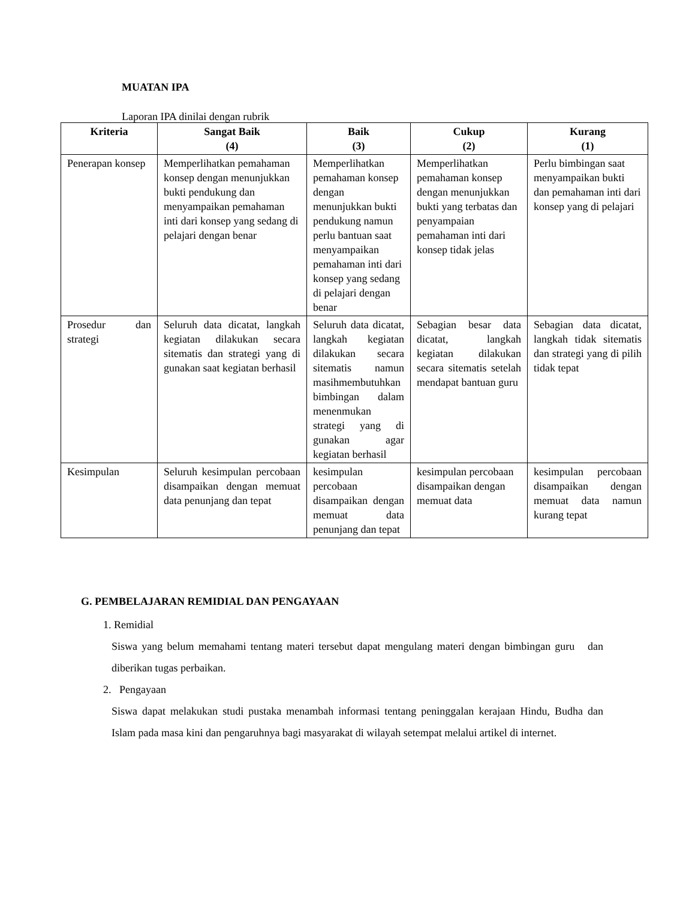MUATAN IPA
Laporan IPA dinilai dengan rubrik
| Kriteria | Sangat Baik (4) | Baik (3) | Cukup (2) | Kurang (1) |
| --- | --- | --- | --- | --- |
| Penerapan konsep | Memperlihatkan pemahaman konsep dengan menunjukkan bukti pendukung dan menyampaikan pemahaman inti dari konsep yang sedang di pelajari dengan benar | Memperlihatkan pemahaman konsep dengan menunjukkan bukti pendukung namun perlu bantuan saat menyampaikan pemahaman inti dari konsep yang sedang di pelajari dengan benar | Memperlihatkan pemahaman konsep dengan menunjukkan bukti yang terbatas dan penyampaian pemahaman inti dari konsep tidak jelas | Perlu bimbingan saat menyampaikan bukti dan pemahaman inti dari konsep yang di pelajari |
| Prosedur dan strategi | Seluruh data dicatat, langkah kegiatan dilakukan secara sitematis dan strategi yang di gunakan saat kegiatan berhasil | Seluruh data dicatat, langkah kegiatan dilakukan secara sitematis namun masihmembutuhkan bimbingan dalam menenmukan strategi yang di gunakan agar kegiatan berhasil | Sebagian besar data dicatat, langkah kegiatan dilakukan secara sitematis setelah mendapat bantuan guru | Sebagian data dicatat, langkah tidak sitematis dan strategi yang di pilih tidak tepat |
| Kesimpulan | Seluruh kesimpulan percobaan disampaikan dengan memuat data penunjang dan tepat | kesimpulan percobaan disampaikan dengan memuat data penunjang dan tepat | kesimpulan percobaan disampaikan dengan memuat data | kesimpulan percobaan disampaikan dengan memuat data namun kurang tepat |
G. PEMBELAJARAN REMIDIAL DAN PENGAYAAN
1. Remidial
Siswa yang belum memahami tentang materi tersebut dapat mengulang materi dengan bimbingan guru dan diberikan tugas perbaikan.
2. Pengayaan
Siswa dapat melakukan studi pustaka menambah informasi tentang peninggalan kerajaan Hindu, Budha dan Islam pada masa kini dan pengaruhnya bagi masyarakat di wilayah setempat melalui artikel di internet.